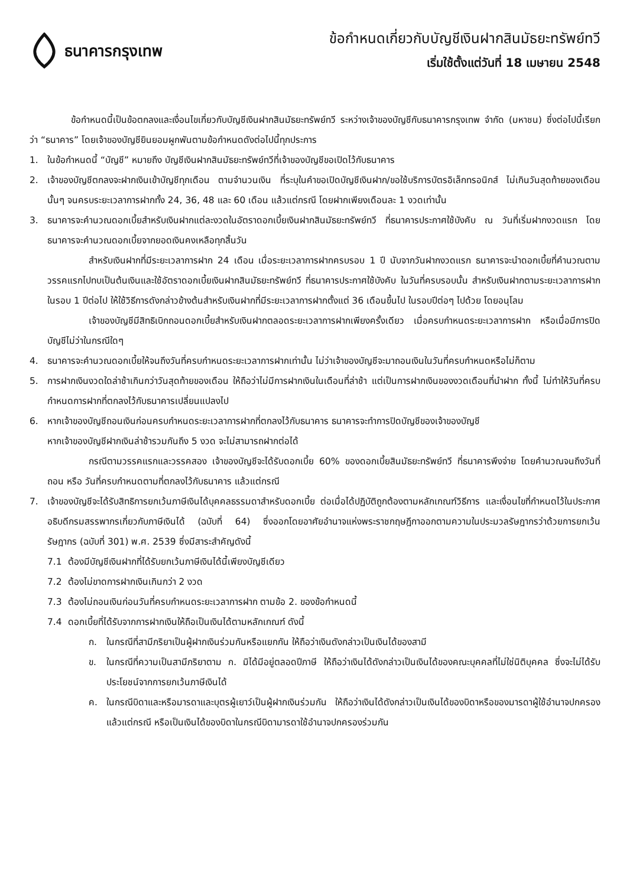ธนาคารกรุงเทพ
ข้อกำหนดเกี่ยวกับบัญชีเงินฝากสินมัธยะทรัพย์ทวี
เริ่มใช้ตั้งแต่วันที่ 18 เมษายน 2548
ข้อกำหนดนี้เป็นข้อตกลงและเงื่อนไขเกี่ยวกับบัญชีเงินฝากสินมัธยะทรัพย์ทวี ระหว่างเจ้าของบัญชีกับธนาคารกรุงเทพ จำกัด (มหาชน) ซึ่งต่อไปนี้เรียกว่า “ธนาคาร” โดยเจ้าของบัญชียินยอมผูกพันตามข้อกำหนดดังต่อไปนี้ทุกประการ
1. ในข้อกำหนดนี้ “บัญชี” หมายถึง บัญชีเงินฝากสินมัธยะทรัพย์ทวีที่เจ้าของบัญชีขอเปิดไว้กับธนาคาร
2. เจ้าของบัญชีตกลงจะฝากเงินเข้าบัญชีทุกเดือน ตามจำนวนเงิน ที่ระบุในคำขอเปิดบัญชีเงินฝาก/ขอใช้บริการบัตรอิเล็กทรอนิกส์ ไม่เกินวันสุดท้ายของเดือนนั้นๆ จนครบระยะเวลาการฝากทั้ง 24, 36, 48 และ 60 เดือน แล้วแต่กรณี โดยฝากเพียงเดือนละ 1 งวดเท่านั้น
3. ธนาคารจะคำนวณดอกเบี้ยสำหรับเงินฝากแต่ละงวดในอัตราดอกเบี้ยเงินฝากสินมัธยะทรัพย์ทวี ที่ธนาคารประกาศใช้บังคับ ณ วันที่เริ่มฝากงวดแรก โดยธนาคารจะคำนวณดอกเบี้ยจากยอดเงินคงเหลือทุกสิ้นวัน
สำหรับเงินฝากที่มีระยะเวลาการฝาก 24 เดือน เมื่อระยะเวลาการฝากครบรอบ 1 ปี นับจากวันฝากงวดแรก ธนาคารจะนำดอกเบี้ยที่คำนวณตามวรรคแรกไปทบเป็นต้นเงินและใช้อัตราดอกเบี้ยเงินฝากสินมัธยะทรัพย์ทวี ที่ธนาคารประกาศใช้บังคับ ในวันที่ครบรอบนั้น สำหรับเงินฝากตามระยะเวลาการฝากในรอบ 1 ปีต่อไป ให้ใช้วิธีการดังกล่าวข้างต้นสำหรับเงินฝากที่มีระยะเวลาการฝากตั้งแต่ 36 เดือนขึ้นไป ในรอบปีต่อๆ ไปด้วย โดยอนุโลม
เจ้าของบัญชีมีสิทธิเบิกถอนดอกเบี้ยสำหรับเงินฝากตลอดระยะเวลาการฝากเพียงครั้งเดียว เมื่อครบกำหนดระยะเวลาการฝาก หรือเมื่อมีการปิดบัญชีไม่ว่าในกรณีใดๆ
4. ธนาคารจะคำนวณดอกเบี้ยให้จนถึงวันที่ครบกำหนดระยะเวลาการฝากเท่านั้น ไม่ว่าเจ้าของบัญชีจะมาถอนเงินในวันที่ครบกำหนดหรือไม่ก็ตาม
5. การฝากเงินงวดใดล่าช้าเกินกว่าวันสุดท้ายของเดือน ให้ถือว่าไม่มีการฝากเงินในเดือนที่ล่าช้า แต่เป็นการฝากเงินของงวดเดือนที่นำฝาก ทั้งนี้ ไม่ทำให้วันที่ครบกำหนดการฝากที่ตกลงไว้กับธนาคารเปลี่ยนแปลงไป
6. หากเจ้าของบัญชีถอนเงินก่อนครบกำหนดระยะเวลาการฝากที่ตกลงไว้กับธนาคาร ธนาคารจะทำการปิดบัญชีของเจ้าของบัญชี
หากเจ้าของบัญชีฝากเงินล่าช้ารวมกันถึง 5 งวด จะไม่สามารถฝากต่อได้
กรณีตามวรรคแรกและวรรคสอง เจ้าของบัญชีจะได้รับดอกเบี้ย 60% ของดอกเบี้ยสินมัธยะทรัพย์ทวี ที่ธนาคารพึงจ่าย โดยคำนวณจนถึงวันที่ถอน หรือ วันที่ครบกำหนดตามที่ตกลงไว้กับธนาคาร แล้วแต่กรณี
7. เจ้าของบัญชีจะได้รับสิทธิการยกเว้นภาษีเงินได้บุคคลธรรมดาสำหรับดอกเบี้ย ต่อเมื่อได้ปฏิบัติถูกต้องตามหลักเกณฑ์วิธีการ และเงื่อนไขที่กำหนดไว้ในประกาศอธิบดีกรมสรรพากรเกี่ยวกับภาษีเงินได้ (ฉบับที่ 64) ซึ่งออกโดยอาศัยอำนาจแห่งพระราชกฤษฎีกาออกตามความในประมวลรัษฎากรว่าด้วยการยกเว้นรัษฎากร (ฉบับที่ 301) พ.ศ. 2539 ซึ่งมีสาระสำคัญดังนี้
7.1 ต้องมีบัญชีเงินฝากที่ได้รับยกเว้นภาษีเงินได้นี้เพียงบัญชีเดียว
7.2 ต้องไม่ขาดการฝากเงินเกินกว่า 2 งวด
7.3 ต้องไม่ถอนเงินก่อนวันที่ครบกำหนดระยะเวลาการฝาก ตามข้อ 2. ของข้อกำหนดนี้
7.4 ดอกเบี้ยที่ได้รับจากการฝากเงินให้ถือเป็นเงินได้ตามหลักเกณฑ์ ดังนี้
ก. ในกรณีที่สามีภริยาเป็นผู้ฝากเงินร่วมกันหรือแยกกัน ให้ถือว่าเงินดังกล่าวเป็นเงินได้ของสามี
ข. ในกรณีที่ความเป็นสามีภริยาตาม ก. มิได้มีอยู่ตลอดปีภาษี ให้ถือว่าเงินได้ดังกล่าวเป็นเงินได้ของคณะบุคคลที่ไม่ใช่นิติบุคคล ซึ่งจะไม่ได้รับประโยชน์จากการยกเว้นภาษีเงินได้
ค. ในกรณีบิดาและหรือมารดาและบุตรผู้เยาว์เป็นผู้ฝากเงินร่วมกัน ให้ถือว่าเงินได้ดังกล่าวเป็นเงินได้ของบิดาหรือของมารดาผู้ใช้อำนาจปกครอง แล้วแต่กรณี หรือเป็นเงินได้ของบิดาในกรณีบิดามารดาใช้อำนาจปกครองร่วมกัน